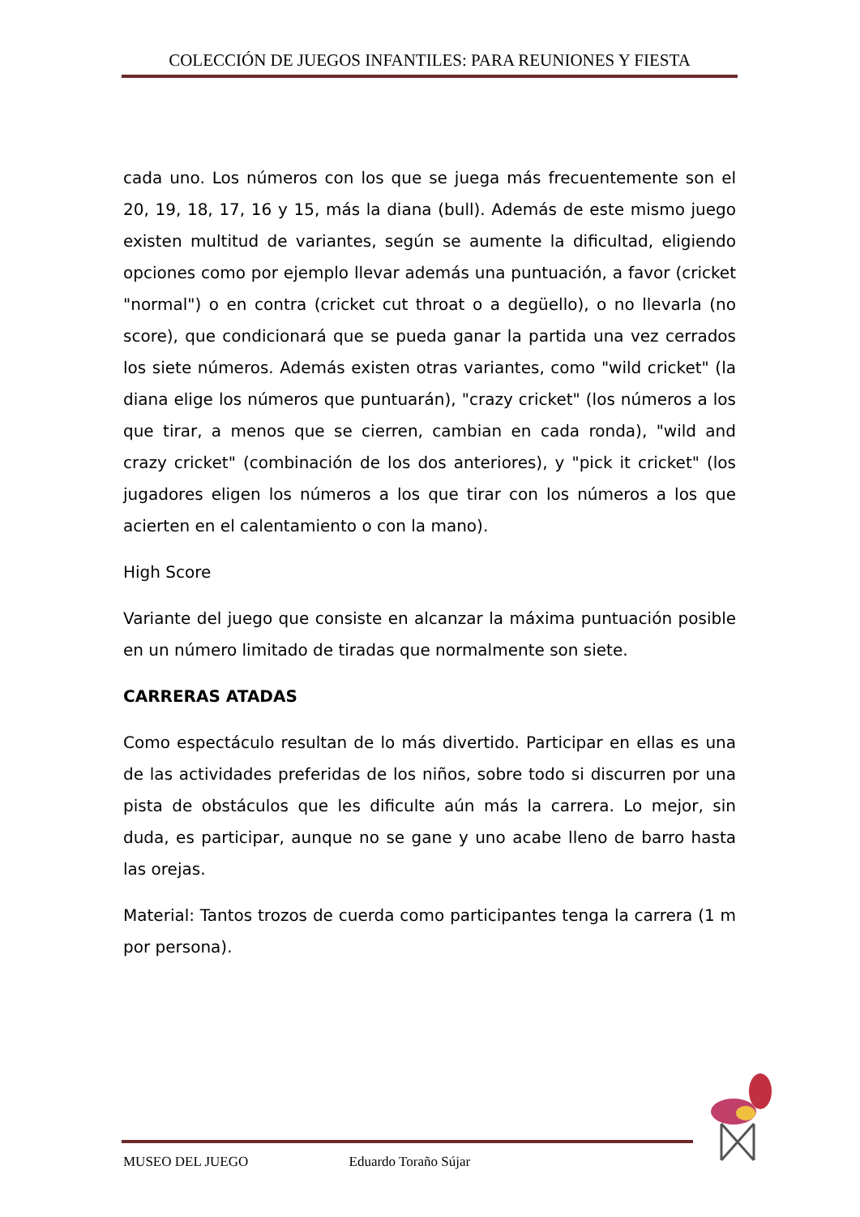COLECCIÓN DE JUEGOS INFANTILES: PARA REUNIONES Y FIESTA
cada uno. Los números con los que se juega más frecuentemente son el 20, 19, 18, 17, 16 y 15, más la diana (bull). Además de este mismo juego existen multitud de variantes, según se aumente la dificultad, eligiendo opciones como por ejemplo llevar además una puntuación, a favor (cricket "normal") o en contra (cricket cut throat o a degüello), o no llevarla (no score), que condicionará que se pueda ganar la partida una vez cerrados los siete números. Además existen otras variantes, como "wild cricket" (la diana elige los números que puntuarán), "crazy cricket" (los números a los que tirar, a menos que se cierren, cambian en cada ronda), "wild and crazy cricket" (combinación de los dos anteriores), y "pick it cricket" (los jugadores eligen los números a los que tirar con los números a los que acierten en el calentamiento o con la mano).
High Score
Variante del juego que consiste en alcanzar la máxima puntuación posible en un número limitado de tiradas que normalmente son siete.
CARRERAS ATADAS
Como espectáculo resultan de lo más divertido. Participar en ellas es una de las actividades preferidas de los niños, sobre todo si discurren por una pista de obstáculos que les dificulte aún más la carrera. Lo mejor, sin duda, es participar, aunque no se gane y uno acabe lleno de barro hasta las orejas.
Material: Tantos trozos de cuerda como participantes tenga la carrera (1 m por persona).
MUSEO DEL JUEGO Eduardo Toraño Sújar